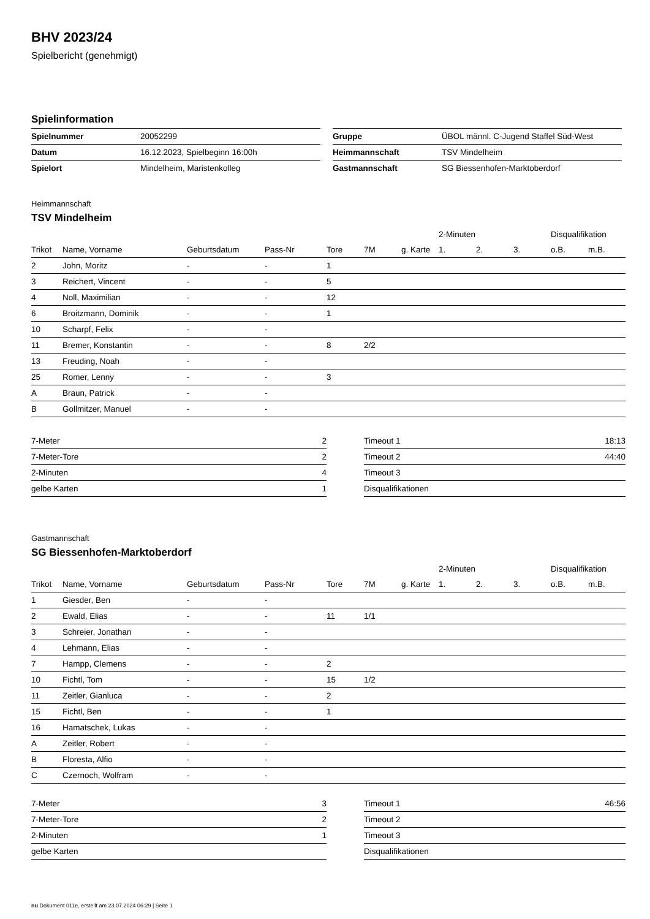BHV 2023/24
Spielbericht (genehmigt)
Spielinformation
| Spielnummer | 20052299 |
| Datum | 16.12.2023, Spielbeginn 16:00h |
| Spielort | Mindelheim, Maristenkolleg |
| Gruppe | ÜBOL männl. C-Jugend Staffel Süd-West |
| Heimmannschaft | TSV Mindelheim |
| Gastmannschaft | SG Biessenhofen-Marktoberdorf |
Heimmannschaft
TSV Mindelheim
| | | | | | | | 2-Minuten | | | Disqualifikation | |
| --- | --- | --- | --- | --- | --- | --- | --- | --- | --- | --- | --- |
| Trikot | Name, Vorname | Geburtsdatum | Pass-Nr | Tore | 7M | g. Karte | 1. | 2. | 3. | o.B. | m.B. |
| 2 | John, Moritz | - | - | 1 | | | | | | | |
| 3 | Reichert, Vincent | - | - | 5 | | | | | | | |
| 4 | Noll, Maximilian | - | - | 12 | | | | | | | |
| 6 | Broitzmann, Dominik | - | - | 1 | | | | | | | |
| 10 | Scharpf, Felix | - | - | | | | | | | | |
| 11 | Bremer, Konstantin | - | - | 8 | 2/2 | | | | | | |
| 13 | Freuding, Noah | - | - | | | | | | | | |
| 25 | Romer, Lenny | - | - | 3 | | | | | | | |
| A | Braun, Patrick | - | - | | | | | | | | |
| B | Gollmitzer, Manuel | - | - | | | | | | | | |
| 7-Meter | 2 |
| 7-Meter-Tore | 2 |
| 2-Minuten | 4 |
| gelbe Karten | 1 |
| Timeout 1 | 18:13 |
| Timeout 2 | 44:40 |
| Timeout 3 | |
| Disqualifikationen | |
Gastmannschaft
SG Biessenhofen-Marktoberdorf
| | | | | | | | 2-Minuten | | | Disqualifikation | |
| --- | --- | --- | --- | --- | --- | --- | --- | --- | --- | --- | --- |
| Trikot | Name, Vorname | Geburtsdatum | Pass-Nr | Tore | 7M | g. Karte | 1. | 2. | 3. | o.B. | m.B. |
| 1 | Giesder, Ben | - | - | | | | | | | | |
| 2 | Ewald, Elias | - | - | 11 | 1/1 | | | | | | |
| 3 | Schreier, Jonathan | - | - | | | | | | | | |
| 4 | Lehmann, Elias | - | - | | | | | | | | |
| 7 | Hampp, Clemens | - | - | 2 | | | | | | | |
| 10 | Fichtl, Tom | - | - | 15 | 1/2 | | | | | | |
| 11 | Zeitler, Gianluca | - | - | 2 | | | | | | | |
| 15 | Fichtl, Ben | - | - | 1 | | | | | | | |
| 16 | Hamatschek, Lukas | - | - | | | | | | | | |
| A | Zeitler, Robert | - | - | | | | | | | | |
| B | Floresta, Alfio | - | - | | | | | | | | |
| C | Czernoch, Wolfram | - | - | | | | | | | | |
| 7-Meter | 3 |
| 7-Meter-Tore | 2 |
| 2-Minuten | 1 |
| gelbe Karten | |
| Timeout 1 | 46:56 |
| Timeout 2 | |
| Timeout 3 | |
| Disqualifikationen | |
nu.Dokument 011e, erstellt am 23.07.2024 06:29 | Seite 1